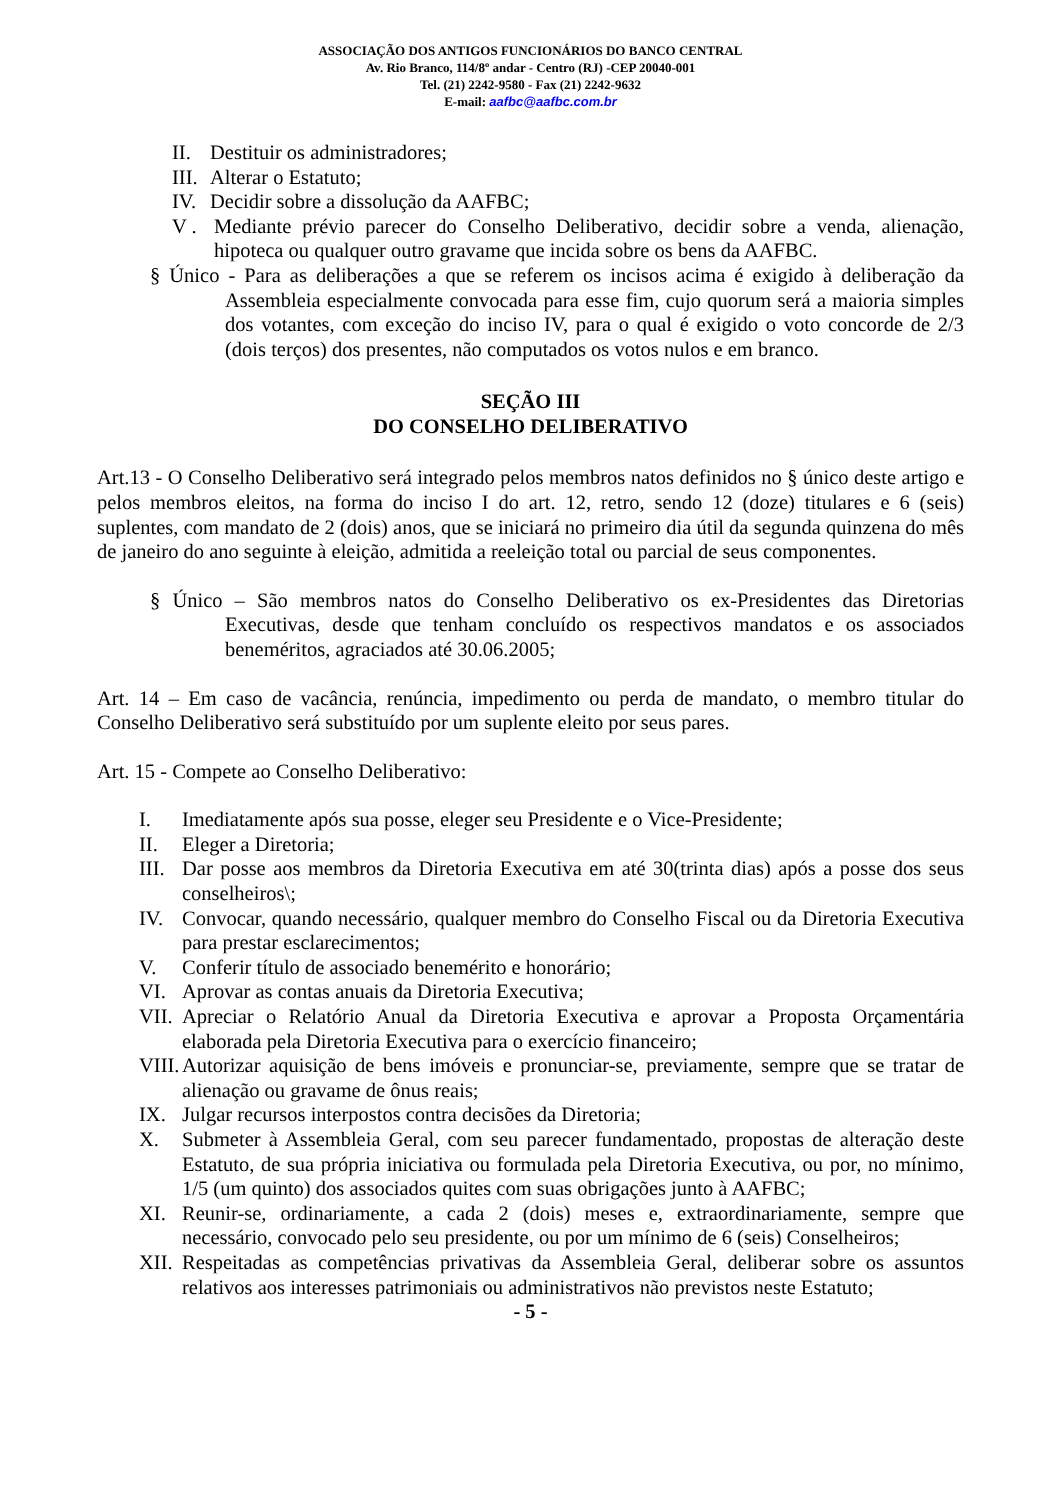ASSOCIAÇÃO DOS ANTIGOS FUNCIONÁRIOS DO BANCO CENTRAL
Av. Rio Branco, 114/8º andar - Centro (RJ) -CEP 20040-001
Tel. (21) 2242-9580 - Fax (21) 2242-9632
E-mail: aafbc@aafbc.com.br
II. Destituir os administradores;
III. Alterar o Estatuto;
IV. Decidir sobre a dissolução da AAFBC;
V . Mediante prévio parecer do Conselho Deliberativo, decidir sobre a venda, alienação, hipoteca ou qualquer outro gravame que incida sobre os bens da AAFBC.
§ Único - Para as deliberações a que se referem os incisos acima é exigido à deliberação da Assembleia especialmente convocada para esse fim, cujo quorum será a maioria simples dos votantes, com exceção do inciso IV, para o qual é exigido o voto concorde de 2/3 (dois terços) dos presentes, não computados os votos nulos e em branco.
SEÇÃO III
DO CONSELHO DELIBERATIVO
Art.13 - O Conselho Deliberativo será integrado pelos membros natos definidos no § único deste artigo e pelos membros eleitos, na forma do inciso I do art. 12, retro, sendo 12 (doze) titulares e 6 (seis) suplentes, com mandato de 2 (dois) anos, que se iniciará no primeiro dia útil da segunda quinzena do mês de janeiro do ano seguinte à eleição, admitida a reeleição total ou parcial de seus componentes.
§ Único – São membros natos do Conselho Deliberativo os ex-Presidentes das Diretorias Executivas, desde que tenham concluído os respectivos mandatos e os associados beneméritos, agraciados até 30.06.2005;
Art. 14 – Em caso de vacância, renúncia, impedimento ou perda de mandato, o membro titular do Conselho Deliberativo será substituído por um suplente eleito por seus pares.
Art. 15 - Compete ao Conselho Deliberativo:
I. Imediatamente após sua posse, eleger seu Presidente e o Vice-Presidente;
II. Eleger a Diretoria;
III. Dar posse aos membros da Diretoria Executiva em até 30(trinta dias) após a posse dos seus conselheiros\;
IV. Convocar, quando necessário, qualquer membro do Conselho Fiscal ou da Diretoria Executiva para prestar esclarecimentos;
V. Conferir título de associado benemérito e honorário;
VI. Aprovar as contas anuais da Diretoria Executiva;
VII. Apreciar o Relatório Anual da Diretoria Executiva e aprovar a Proposta Orçamentária elaborada pela Diretoria Executiva para o exercício financeiro;
VIII. Autorizar aquisição de bens imóveis e pronunciar-se, previamente, sempre que se tratar de alienação ou gravame de ônus reais;
IX. Julgar recursos interpostos contra decisões da Diretoria;
X. Submeter à Assembleia Geral, com seu parecer fundamentado, propostas de alteração deste Estatuto, de sua própria iniciativa ou formulada pela Diretoria Executiva, ou por, no mínimo, 1/5 (um quinto) dos associados quites com suas obrigações junto à AAFBC;
XI. Reunir-se, ordinariamente, a cada 2 (dois) meses e, extraordinariamente, sempre que necessário, convocado pelo seu presidente, ou por um mínimo de 6 (seis) Conselheiros;
XII. Respeitadas as competências privativas da Assembleia Geral, deliberar sobre os assuntos relativos aos interesses patrimoniais ou administrativos não previstos neste Estatuto;
- 5 -